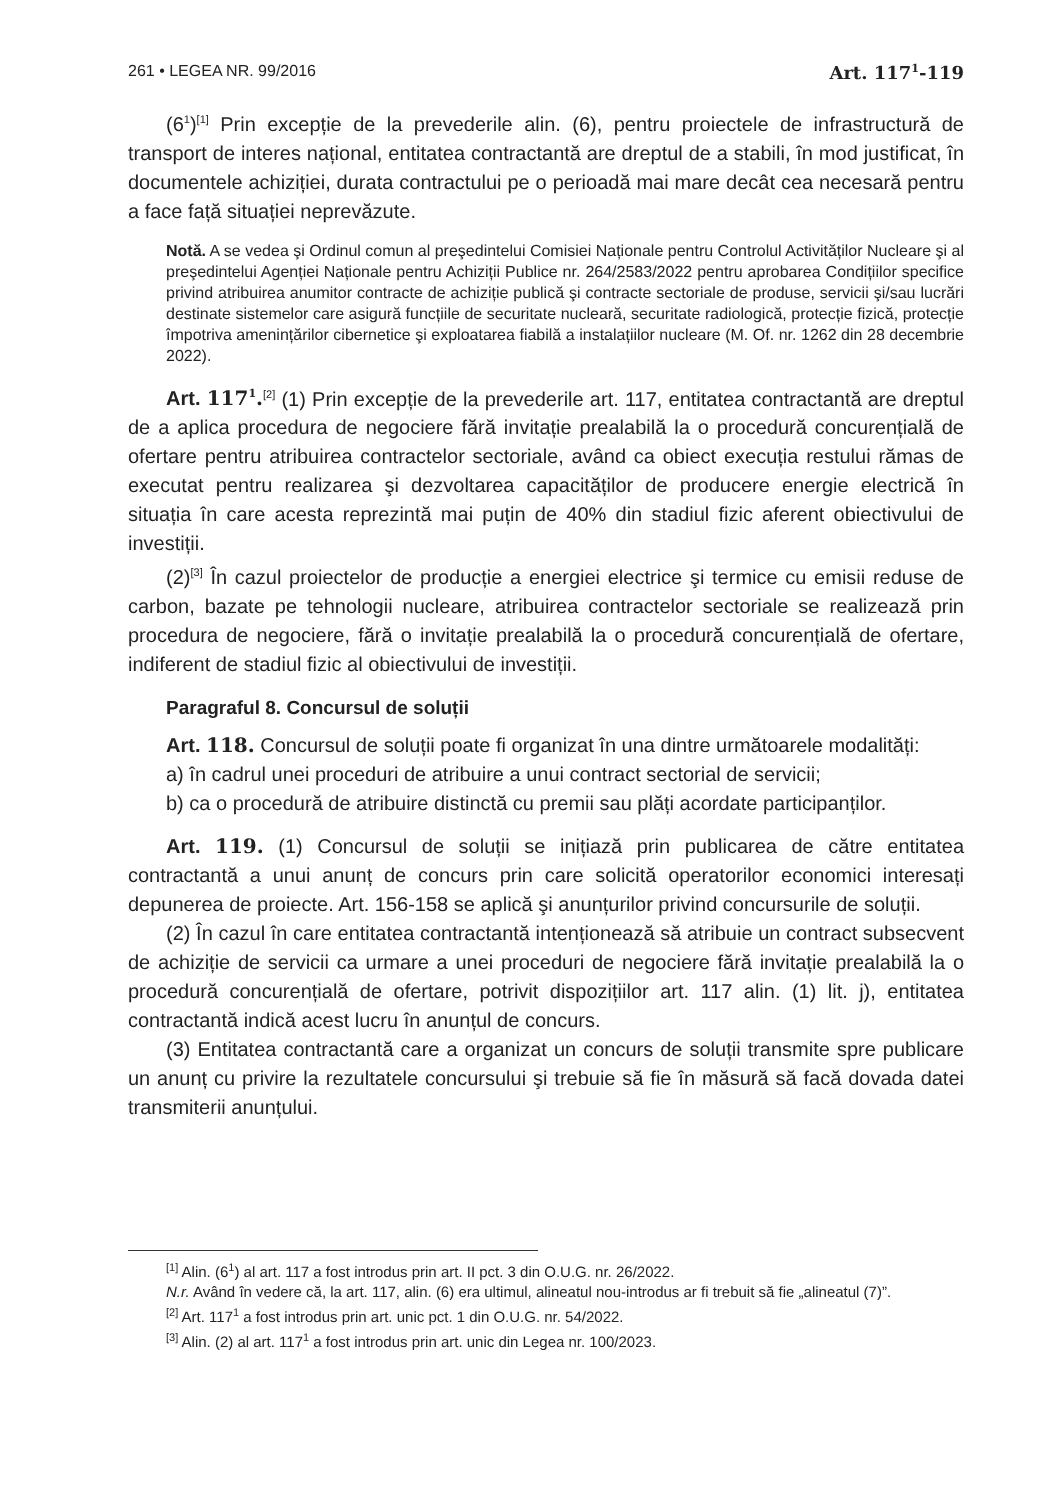261 • LEGEA NR. 99/2016 Art. 117<sup>1</sup>-119
(6<sup>1</sup>)<sup>[1]</sup> Prin excepție de la prevederile alin. (6), pentru proiectele de infrastructură de transport de interes național, entitatea contractantă are dreptul de a stabili, în mod justificat, în documentele achiziției, durata contractului pe o perioadă mai mare decât cea necesară pentru a face față situației neprevăzute.
Notă. A se vedea şi Ordinul comun al preşedintelui Comisiei Naționale pentru Controlul Activităților Nucleare şi al preşedintelui Agenției Naționale pentru Achiziții Publice nr. 264/2583/2022 pentru aprobarea Condițiilor specifice privind atribuirea anumitor contracte de achiziție publică şi contracte sectoriale de produse, servicii şi/sau lucrări destinate sistemelor care asigură funcțiile de securitate nucleară, securitate radiologică, protecție fizică, protecție împotriva amenințărilor cibernetice şi exploatarea fiabilă a instalațiilor nucleare (M. Of. nr. 1262 din 28 decembrie 2022).
Art. 117<sup>1</sup>.<sup>[2]</sup> (1) Prin excepție de la prevederile art. 117, entitatea contractantă are dreptul de a aplica procedura de negociere fără invitație prealabilă la o procedură concurențială de ofertare pentru atribuirea contractelor sectoriale, având ca obiect execuția restului rămas de executat pentru realizarea şi dezvoltarea capacităților de producere energie electrică în situația în care acesta reprezintă mai puțin de 40% din stadiul fizic aferent obiectivului de investiții.
(2)<sup>[3]</sup> În cazul proiectelor de producție a energiei electrice şi termice cu emisii reduse de carbon, bazate pe tehnologii nucleare, atribuirea contractelor sectoriale se realizează prin procedura de negociere, fără o invitație prealabilă la o procedură concurențială de ofertare, indiferent de stadiul fizic al obiectivului de investiții.
Paragraful 8. Concursul de soluții
Art. 118. Concursul de soluții poate fi organizat în una dintre următoarele modalități:
a) în cadrul unei proceduri de atribuire a unui contract sectorial de servicii;
b) ca o procedură de atribuire distinctă cu premii sau plăți acordate participanților.
Art. 119. (1) Concursul de soluții se inițiază prin publicarea de către entitatea contractantă a unui anunț de concurs prin care solicită operatorilor economici interesați depunerea de proiecte. Art. 156-158 se aplică şi anunțurilor privind concursurile de soluții.
(2) În cazul în care entitatea contractantă intenționează să atribuie un contract subsecvent de achiziție de servicii ca urmare a unei proceduri de negociere fără invitație prealabilă la o procedură concurențială de ofertare, potrivit dispozițiilor art. 117 alin. (1) lit. j), entitatea contractantă indică acest lucru în anunțul de concurs.
(3) Entitatea contractantă care a organizat un concurs de soluții transmite spre publicare un anunț cu privire la rezultatele concursului şi trebuie să fie în măsură să facă dovada datei transmiterii anunțului.
<sup>[1]</sup> Alin. (6<sup>1</sup>) al art. 117 a fost introdus prin art. II pct. 3 din O.U.G. nr. 26/2022.
N.r. Având în vedere că, la art. 117, alin. (6) era ultimul, alineatul nou-introdus ar fi trebuit să fie „alineatul (7)”.
<sup>[2]</sup> Art. 117<sup>1</sup> a fost introdus prin art. unic pct. 1 din O.U.G. nr. 54/2022.
<sup>[3]</sup> Alin. (2) al art. 117<sup>1</sup> a fost introdus prin art. unic din Legea nr. 100/2023.